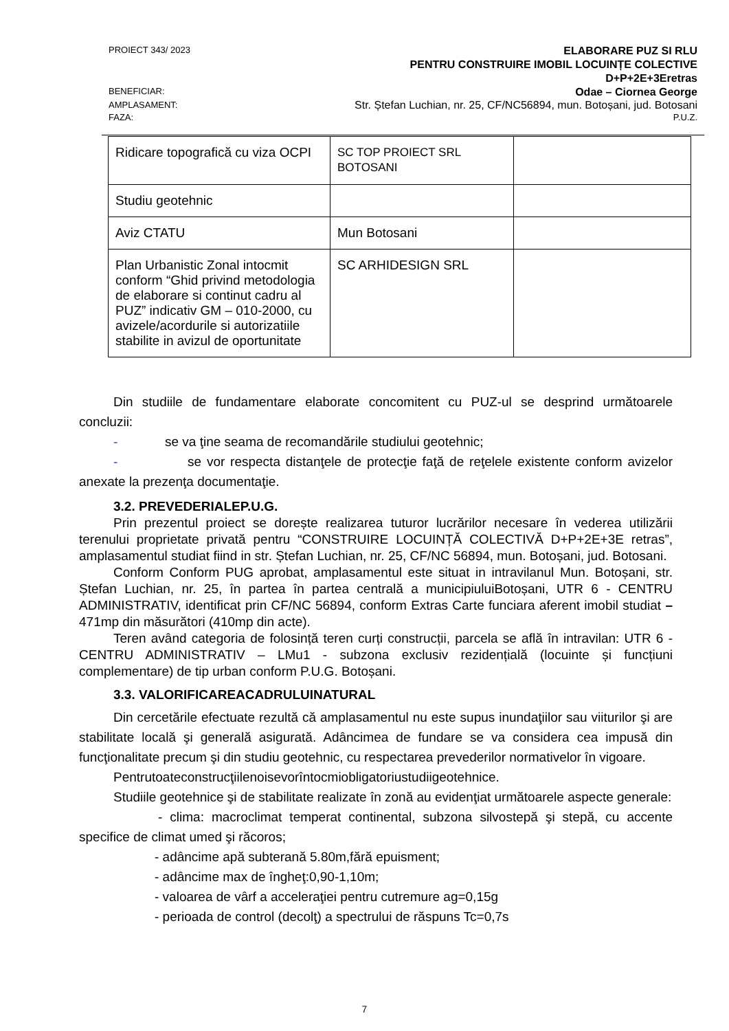PROIECT 343/ 2023 ELABORARE PUZ SI RLU
PENTRU CONSTRUIRE IMOBIL LOCUINȚE COLECTIVE
D+P+2E+3Eretras
BENEFICIAR: Odae – Ciornea George
AMPLASAMENT: Str. Ștefan Luchian, nr. 25, CF/NC56894, mun. Botoșani, jud. Botosani
FAZA: P.U.Z.
| Ridicare topografică cu viza OCPI | SC TOP PROIECT SRL BOTOSANI | |
| Studiu geotehnic | | |
| Aviz CTATU | Mun Botosani | |
| Plan Urbanistic Zonal intocmit conform “Ghid privind metodologia de elaborare si continut cadru al PUZ” indicativ GM – 010-2000, cu avizele/acordurile si autorizatiile stabilite in avizul de oportunitate | SC ARHIDESIGN SRL | |
Din studiile de fundamentare elaborate concomitent cu PUZ-ul se desprind următoarele concluzii:
- se va ţine seama de recomandările studiului geotehnic;
- se vor respecta distanţele de protecţie faţă de reţelele existente conform avizelor anexate la prezenţa documentaţie.
3.2. PREVEDERIALEP.U.G.
Prin prezentul proiect se dorește realizarea tuturor lucrărilor necesare în vederea utilizării terenului proprietate privată pentru “CONSTRUIRE LOCUINȚĂ COLECTIVĂ D+P+2E+3E retras”, amplasamentul studiat fiind in str. Ștefan Luchian, nr. 25, CF/NC 56894, mun. Botoșani, jud. Botosani.
Conform Conform PUG aprobat, amplasamentul este situat in intravilanul Mun. Botoșani, str. Ștefan Luchian, nr. 25, în partea în partea centrală a municipiuluiBotoșani, UTR 6 - CENTRU ADMINISTRATIV, identificat prin CF/NC 56894, conform Extras Carte funciara aferent imobil studiat – 471mp din măsurători (410mp din acte).
Teren având categoria de folosință teren curți construcții, parcela se află în intravilan: UTR 6 - CENTRU ADMINISTRATIV – LMu1 - subzona exclusiv rezidențială (locuinte și funcțiuni complementare) de tip urban conform P.U.G. Botoșani.
3.3. VALORIFICAREACADRULUINATURAL
Din cercetările efectuate rezultă că amplasamentul nu este supus inundaţiilor sau viiturilor şi are stabilitate locală şi generală asigurată. Adâncimea de fundare se va considera cea impusă din funcţionalitate precum şi din studiu geotehnic, cu respectarea prevederilor normativelor în vigoare.
Pentrutoateconstrucţiilenoisevorîntocmiobligatoriustudiigeotehnice.
Studiile geotehnice şi de stabilitate realizate în zonă au evidenţiat următoarele aspecte generale:
- clima: macroclimat temperat continental, subzona silvostepă şi stepă, cu accente specifice de climat umed şi răcoros;
- adâncime apă subterană 5.80m,fără epuisment;
- adâncime max de îngheţ:0,90-1,10m;
- valoarea de vârf a acceleraţiei pentru cutremure ag=0,15g
- perioada de control (decolţ) a spectrului de răspuns Tc=0,7s
7